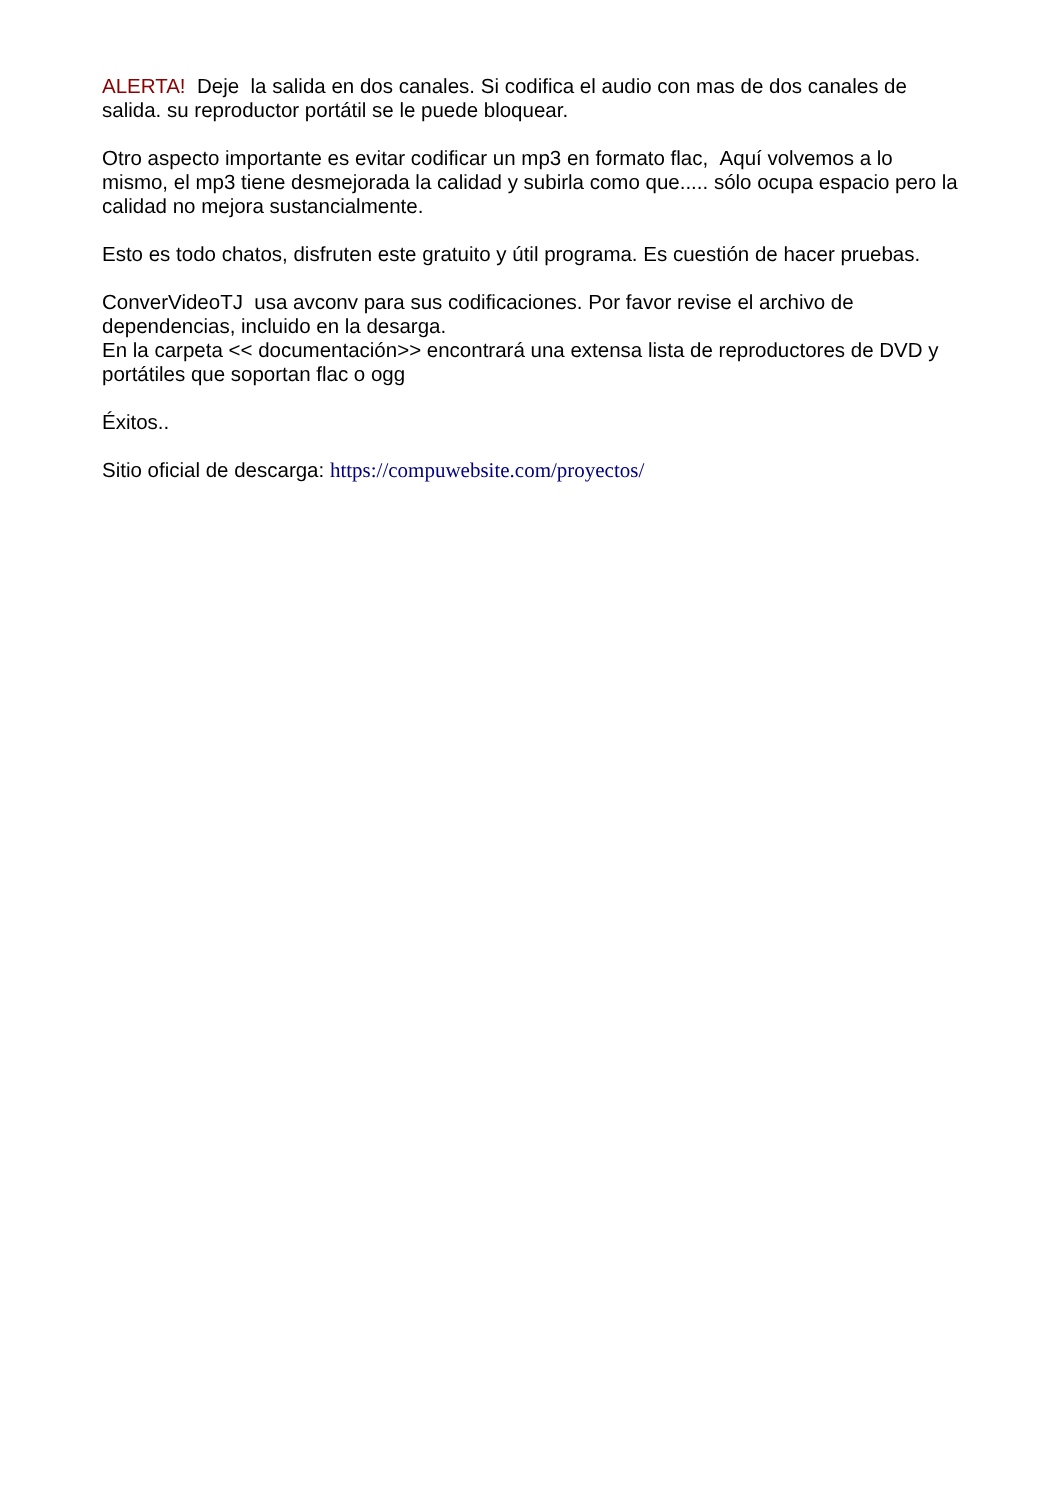ALERTA! Deje la salida en dos canales. Si codifica el audio con mas de dos canales de salida. su reproductor portátil se le puede bloquear.
Otro aspecto importante es evitar codificar un mp3 en formato flac, Aquí volvemos a lo mismo, el mp3 tiene desmejorada la calidad y subirla como que..... sólo ocupa espacio pero la calidad no mejora sustancialmente.
Esto es todo chatos, disfruten este gratuito y útil programa. Es cuestión de hacer pruebas.
ConverVideoTJ usa avconv para sus codificaciones. Por favor revise el archivo de dependencias, incluido en la desarga.
En la carpeta << documentación>> encontrará una extensa lista de reproductores de DVD y portátiles que soportan flac o ogg
Éxitos..
Sitio oficial de descarga: https://compuwebsite.com/proyectos/